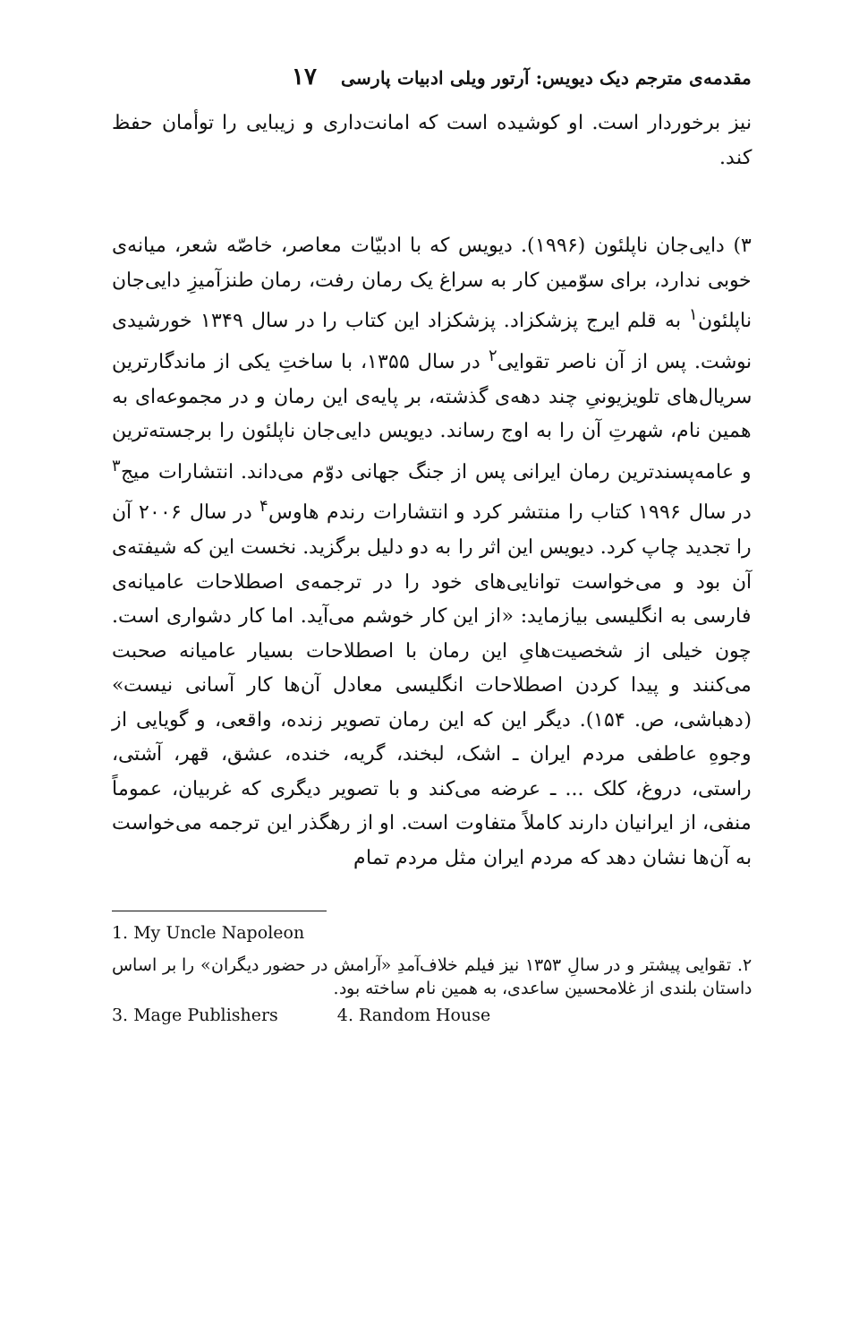مقدمه‌ی مترجم دیک دیویس: آرتور ویلی ادبیات پارسی ۱۷
نیز برخوردار است. او کوشیده است که امانت‌داری و زیبایی را توأمان حفظ کند.
۳) دایی‌جان ناپلئون (۱۹۹۶). دیویس که با ادبیّات معاصر، خاصّه شعر، میانه‌ی خوبی ندارد، برای سوّمین کار به سراغ یک رمان رفت، رمان طنزآمیزِ دایی‌جان ناپلئون<sup>۱</sup> به قلم ایرج پزشکزاد. پزشکزاد این کتاب را در سال ۱۳۴۹ خورشیدی نوشت. پس از آن ناصر تقوایی<sup>۲</sup> در سال ۱۳۵۵، با ساختِ یکی از ماندگارترین سریال‌های تلویزیونیِ چند دهه‌ی گذشته، بر پایه‌ی این رمان و در مجموعه‌ای به همین نام، شهرتِ آن را به اوج رساند. دیویس دایی‌جان ناپلئون را برجسته‌ترین و عامه‌پسندترین رمان ایرانی پس از جنگ جهانی دوّم می‌داند. انتشارات میج<sup>۳</sup> در سال ۱۹۹۶ کتاب را منتشر کرد و انتشارات رندم هاوس<sup>۴</sup> در سال ۲۰۰۶ آن را تجدید چاپ کرد. دیویس این اثر را به دو دلیل برگزید. نخست این که شیفته‌ی آن بود و می‌خواست توانایی‌های خود را در ترجمه‌ی اصطلاحات عامیانه‌ی فارسی به انگلیسی بیازماید: «از این کار خوشم می‌آید. اما کار دشواری است. چون خیلی از شخصیت‌هایِ این رمان با اصطلاحات بسیار عامیانه صحبت می‌کنند و پیدا کردن اصطلاحات انگلیسی معادل آن‌ها کار آسانی نیست» (دهباشی، ص. ۱۵۴). دیگر این که این رمان تصویر زنده، واقعی، و گویایی از وجوهِ عاطفی مردم ایران ـ اشک، لبخند، گریه، خنده، عشق، قهر، آشتی، راستی، دروغ، کلک ... ـ عرضه می‌کند و با تصویر دیگری که غربیان، عموماً منفی، از ایرانیان دارند کاملاً متفاوت است. او از رهگذر این ترجمه می‌خواست به آن‌ها نشان دهد که مردم ایران مثل مردم تمام
1. My Uncle Napoleon
۲. تقوایی پیشتر و در سالِ ۱۳۵۳ نیز فیلم خلاف‌آمدِ «آرامش در حضور دیگران» را بر اساس داستان بلندی از غلامحسین ساعدی، به همین نام ساخته بود.
3. Mage Publishers 4. Random House